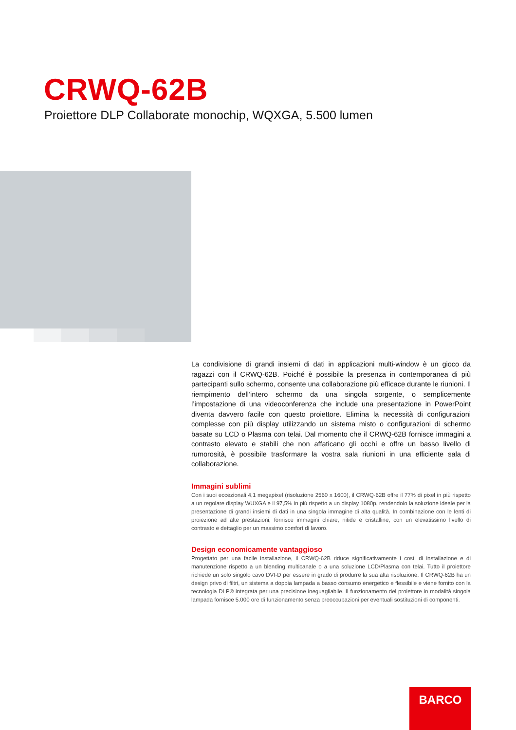CRWQ-62B
Proiettore DLP Collaborate monochip, WQXGA, 5.500 lumen
La condivisione di grandi insiemi di dati in applicazioni multi-window è un gioco da ragazzi con il CRWQ-62B. Poiché è possibile la presenza in contemporanea di più partecipanti sullo schermo, consente una collaborazione più efficace durante le riunioni. Il riempimento dell’intero schermo da una singola sorgente, o semplicemente l’impostazione di una videoconferenza che include una presentazione in PowerPoint diventa davvero facile con questo proiettore. Elimina la necessità di configurazioni complesse con più display utilizzando un sistema misto o configurazioni di schermo basate su LCD o Plasma con telai. Dal momento che il CRWQ-62B fornisce immagini a contrasto elevato e stabili che non affaticano gli occhi e offre un basso livello di rumorosità, è possibile trasformare la vostra sala riunioni in una efficiente sala di collaborazione.
Immagini sublimi
Con i suoi eccezionali 4,1 megapixel (risoluzione 2560 x 1600), il CRWQ-62B offre il 77% di pixel in più rispetto a un regolare display WUXGA e il 97,5% in più rispetto a un display 1080p, rendendolo la soluzione ideale per la presentazione di grandi insiemi di dati in una singola immagine di alta qualità. In combinazione con le lenti di proiezione ad alte prestazioni, fornisce immagini chiare, nitide e cristalline, con un elevatissimo livello di contrasto e dettaglio per un massimo comfort di lavoro.
Design economicamente vantaggioso
Progettato per una facile installazione, il CRWQ-62B riduce significativamente i costi di installazione e di manutenzione rispetto a un blending multicanale o a una soluzione LCD/Plasma con telai. Tutto il proiettore richiede un solo singolo cavo DVI-D per essere in grado di produrre la sua alta risoluzione. Il CRWQ-62B ha un design privo di filtri, un sistema a doppia lampada a basso consumo energetico e flessibile e viene fornito con la tecnologia DLP® integrata per una precisione ineguagliabile. Il funzionamento del proiettore in modalità singola lampada fornisce 5.000 ore di funzionamento senza preoccupazioni per eventuali sostituzioni di componenti.
BARCO